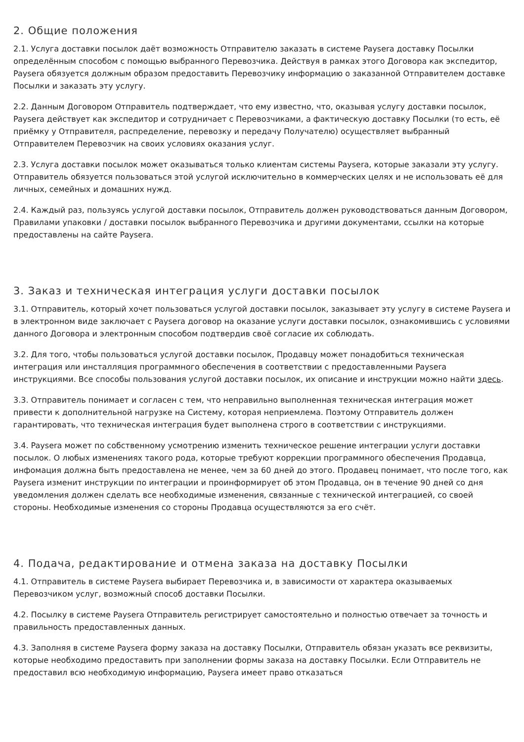2. Общие положения
2.1. Услуга доставки посылок даёт возможность Отправителю заказать в системе Paysera доставку Посылки определённым способом с помощью выбранного Перевозчика. Действуя в рамках этого Договора как экспедитор, Paysera обязуется должным образом предоставить Перевозчику информацию о заказанной Отправителем доставке Посылки и заказать эту услугу.
2.2. Данным Договором Отправитель подтверждает, что ему известно, что, оказывая услугу доставки посылок, Paysera действует как экспедитор и сотрудничает с Перевозчиками, а фактическую доставку Посылки (то есть, её приёмку у Отправителя, распределение, перевозку и передачу Получателю) осуществляет выбранный Отправителем Перевозчик на своих условиях оказания услуг.
2.3. Услуга доставки посылок может оказываться только клиентам системы Paysera, которые заказали эту услугу. Отправитель обязуется пользоваться этой услугой исключительно в коммерческих целях и не использовать её для личных, семейных и домашних нужд.
2.4. Каждый раз, пользуясь услугой доставки посылок, Отправитель должен руководствоваться данным Договором, Правилами упаковки / доставки посылок выбранного Перевозчика и другими документами, ссылки на которые предоставлены на сайте Paysera.
3. Заказ и техническая интеграция услуги доставки посылок
3.1. Отправитель, который хочет пользоваться услугой доставки посылок, заказывает эту услугу в системе Paysera и в электронном виде заключает с Paysera договор на оказание услуги доставки посылок, ознакомившись с условиями данного Договора и электронным способом подтвердив своё согласие их соблюдать.
3.2. Для того, чтобы пользоваться услугой доставки посылок, Продавцу может понадобиться техническая интеграция или инсталляция программного обеспечения в соответствии с предоставленными Paysera инструкциями. Все способы пользования услугой доставки посылок, их описание и инструкции можно найти здесь.
3.3. Отправитель понимает и согласен с тем, что неправильно выполненная техническая интеграция может привести к дополнительной нагрузке на Систему, которая неприемлема. Поэтому Отправитель должен гарантировать, что техническая интеграция будет выполнена строго в соответствии с инструкциями.
3.4. Paysera может по собственному усмотрению изменить техническое решение интеграции услуги доставки посылок. О любых изменениях такого рода, которые требуют коррекции программного обеспечения Продавца, инфомация должна быть предоставлена не менее, чем за 60 дней до этого. Продавец понимает, что после того, как Paysera изменит инструкции по интеграции и проинформирует об этом Продавца, он в течение 90 дней со дня уведомления должен сделать все необходимые изменения, связанные с технической интеграцией, со своей стороны. Необходимые изменения со стороны Продавца осуществляются за его счёт.
4. Подача, редактирование и отмена заказа на доставку Посылки
4.1. Отправитель в системе Paysera выбирает Перевозчика и, в зависимости от характера оказываемых Перевозчиком услуг, возможный способ доставки Посылки.
4.2. Посылку в системе Paysera Отправитель регистрирует самостоятельно и полностью отвечает за точность и правильность предоставленных данных.
4.3. Заполняя в системе Paysera форму заказа на доставку Посылки, Отправитель обязан указать все реквизиты, которые необходимо предоставить при заполнении формы заказа на доставку Посылки. Если Отправитель не предоставил всю необходимую информацию, Paysera имеет право отказаться